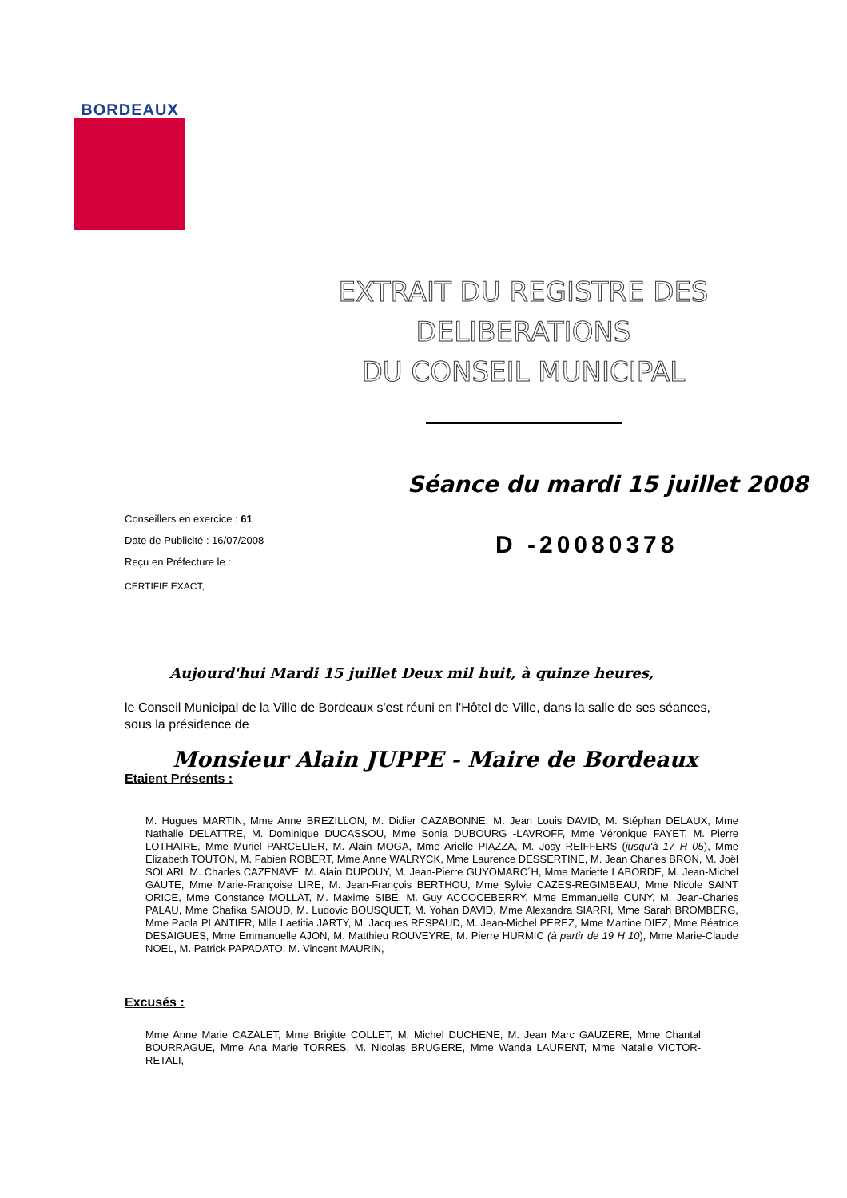BORDEAUX
EXTRAIT DU REGISTRE DES
DELIBERATIONS
DU CONSEIL MUNICIPAL
Séance du mardi 15 juillet 2008
Conseillers en exercice : 61
Date de Publicité : 16/07/2008
Reçu en Préfecture le :
D -20080378
CERTIFIE EXACT,
Aujourd'hui Mardi 15 juillet Deux mil huit, à quinze heures,
le Conseil Municipal de la Ville de Bordeaux s'est réuni en l'Hôtel de Ville, dans la salle de ses séances, sous la présidence de
Monsieur Alain JUPPE - Maire de Bordeaux
Etaient Présents :
M. Hugues MARTIN, Mme Anne BREZILLON, M. Didier CAZABONNE, M. Jean Louis DAVID, M. Stéphan DELAUX, Mme Nathalie DELATTRE, M. Dominique DUCASSOU, Mme Sonia DUBOURG -LAVROFF, Mme Véronique FAYET, M. Pierre LOTHAIRE, Mme Muriel PARCELIER, M. Alain MOGA, Mme Arielle PIAZZA, M. Josy REIFFERS (jusqu'à 17 H 05), Mme Elizabeth TOUTON, M. Fabien ROBERT, Mme Anne WALRYCK, Mme Laurence DESSERTINE, M. Jean Charles BRON, M. Joël SOLARI, M. Charles CAZENAVE, M. Alain DUPOUY, M. Jean-Pierre GUYOMARC´H, Mme Mariette LABORDE, M. Jean-Michel GAUTE, Mme Marie-Françoise LIRE, M. Jean-François BERTHOU, Mme Sylvie CAZES-REGIMBEAU, Mme Nicole SAINT ORICE, Mme Constance MOLLAT, M. Maxime SIBE, M. Guy ACCOCEBERRY, Mme Emmanuelle CUNY, M. Jean-Charles PALAU, Mme Chafika SAIOUD, M. Ludovic BOUSQUET, M. Yohan DAVID, Mme Alexandra SIARRI, Mme Sarah BROMBERG, Mme Paola PLANTIER, Mlle Laetitia JARTY, M. Jacques RESPAUD, M. Jean-Michel PEREZ, Mme Martine DIEZ, Mme Béatrice DESAIGUES, Mme Emmanuelle AJON, M. Matthieu ROUVEYRE, M. Pierre HURMIC (à partir de 19 H 10), Mme Marie-Claude NOEL, M. Patrick PAPADATO, M. Vincent MAURIN,
Excusés :
Mme Anne Marie CAZALET, Mme Brigitte COLLET, M. Michel DUCHENE, M. Jean Marc GAUZERE, Mme Chantal BOURRAGUE, Mme Ana Marie TORRES, M. Nicolas BRUGERE, Mme Wanda LAURENT, Mme Natalie VICTOR-RETALI,